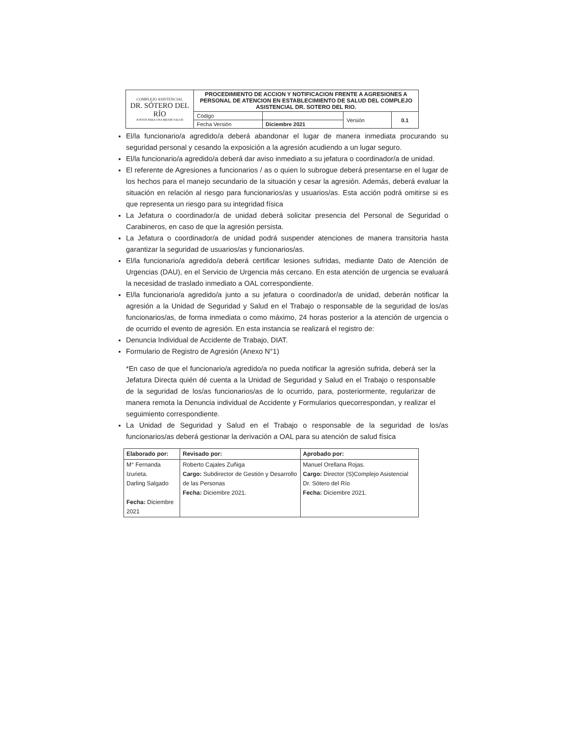| COMPLEJO ASISTENCIAL DR. SÓTERO DEL RÍO JUNTOS PARA UNA MEJOR SALUD | PROCEDIMIENTO DE ACCION Y NOTIFICACION FRENTE A AGRESIONES A PERSONAL DE ATENCION EN ESTABLECIMIENTO DE SALUD DEL COMPLEJO ASISTENCIAL DR. SOTERO DEL RIO. | | | |
| | Código | | Versión | 0.1 |
| | Fecha Versión | Diciembre 2021 | | |
El/la funcionario/a agredido/a deberá abandonar el lugar de manera inmediata procurando su seguridad personal y cesando la exposición a la agresión acudiendo a un lugar seguro.
El/la funcionario/a agredido/a deberá dar aviso inmediato a su jefatura o coordinador/a de unidad.
El referente de Agresiones a funcionarios / as o quien lo subrogue deberá presentarse en el lugar de los hechos para el manejo secundario de la situación y cesar la agresión. Además, deberá evaluar la situación en relación al riesgo para funcionarios/as y usuarios/as. Esta acción podrá omitirse si es que representa un riesgo para su integridad física
La Jefatura o coordinador/a de unidad deberá solicitar presencia del Personal de Seguridad o Carabineros, en caso de que la agresión persista.
La Jefatura o coordinador/a de unidad podrá suspender atenciones de manera transitoria hasta garantizar la seguridad de usuarios/as y funcionarios/as.
El/la funcionario/a agredido/a deberá certificar lesiones sufridas, mediante Dato de Atención de Urgencias (DAU), en el Servicio de Urgencia más cercano. En esta atención de urgencia se evaluará la necesidad de traslado inmediato a OAL correspondiente.
El/la funcionario/a agredido/a junto a su jefatura o coordinador/a de unidad, deberán notificar la agresión a la Unidad de Seguridad y Salud en el Trabajo o responsable de la seguridad de los/as funcionarios/as, de forma inmediata o como máximo, 24 horas posterior a la atención de urgencia o de ocurrido el evento de agresión. En esta instancia se realizará el registro de:
Denuncia Individual de Accidente de Trabajo, DIAT.
Formulario de Registro de Agresión (Anexo N°1)
*En caso de que el funcionario/a agredido/a no pueda notificar la agresión sufrida, deberá ser la Jefatura Directa quién dé cuenta a la Unidad de Seguridad y Salud en el Trabajo o responsable de la seguridad de los/as funcionarios/as de lo ocurrido, para, posteriormente, regularizar de manera remota la Denuncia individual de Accidente y Formularios quecorrespondan, y realizar el seguimiento correspondiente.
La Unidad de Seguridad y Salud en el Trabajo o responsable de la seguridad de los/as funcionarios/as deberá gestionar la derivación a OAL para su atención de salud física
| Elaborado por: | Revisado por: | Aprobado por: |
| M° Fernanda Izurieta. Darling Salgado Fecha: Diciembre 2021 | Roberto Cajales Zuñiga Cargo: Subdirector de Gestión y Desarrollo de las Personas Fecha: Diciembre 2021. | Manuel Orellana Rojas. Cargo: Director (S)Complejo Asistencial Dr. Sótero del Río Fecha: Diciembre 2021. |